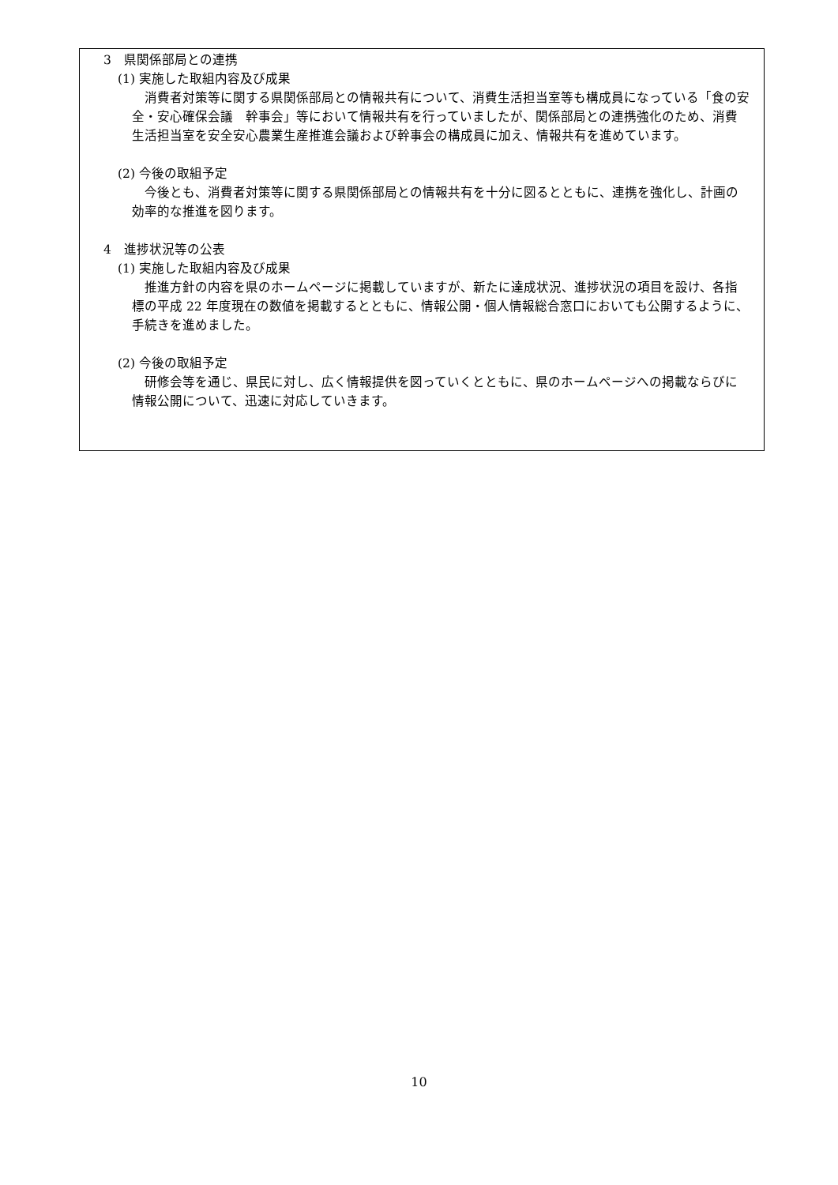3　県関係部局との連携
(1) 実施した取組内容及び成果
消費者対策等に関する県関係部局との情報共有について、消費生活担当室等も構成員になっている「食の安全・安心確保会議　幹事会」等において情報共有を行っていましたが、関係部局との連携強化のため、消費生活担当室を安全安心農業生産推進会議および幹事会の構成員に加え、情報共有を進めています。
(2) 今後の取組予定
今後とも、消費者対策等に関する県関係部局との情報共有を十分に図るとともに、連携を強化し、計画の効率的な推進を図ります。
4　進捗状況等の公表
(1) 実施した取組内容及び成果
推進方針の内容を県のホームページに掲載していますが、新たに達成状況、進捗状況の項目を設け、各指標の平成 22 年度現在の数値を掲載するとともに、情報公開・個人情報総合窓口においても公開するように、手続きを進めました。
(2) 今後の取組予定
研修会等を通じ、県民に対し、広く情報提供を図っていくとともに、県のホームページへの掲載ならびに情報公開について、迅速に対応していきます。
10